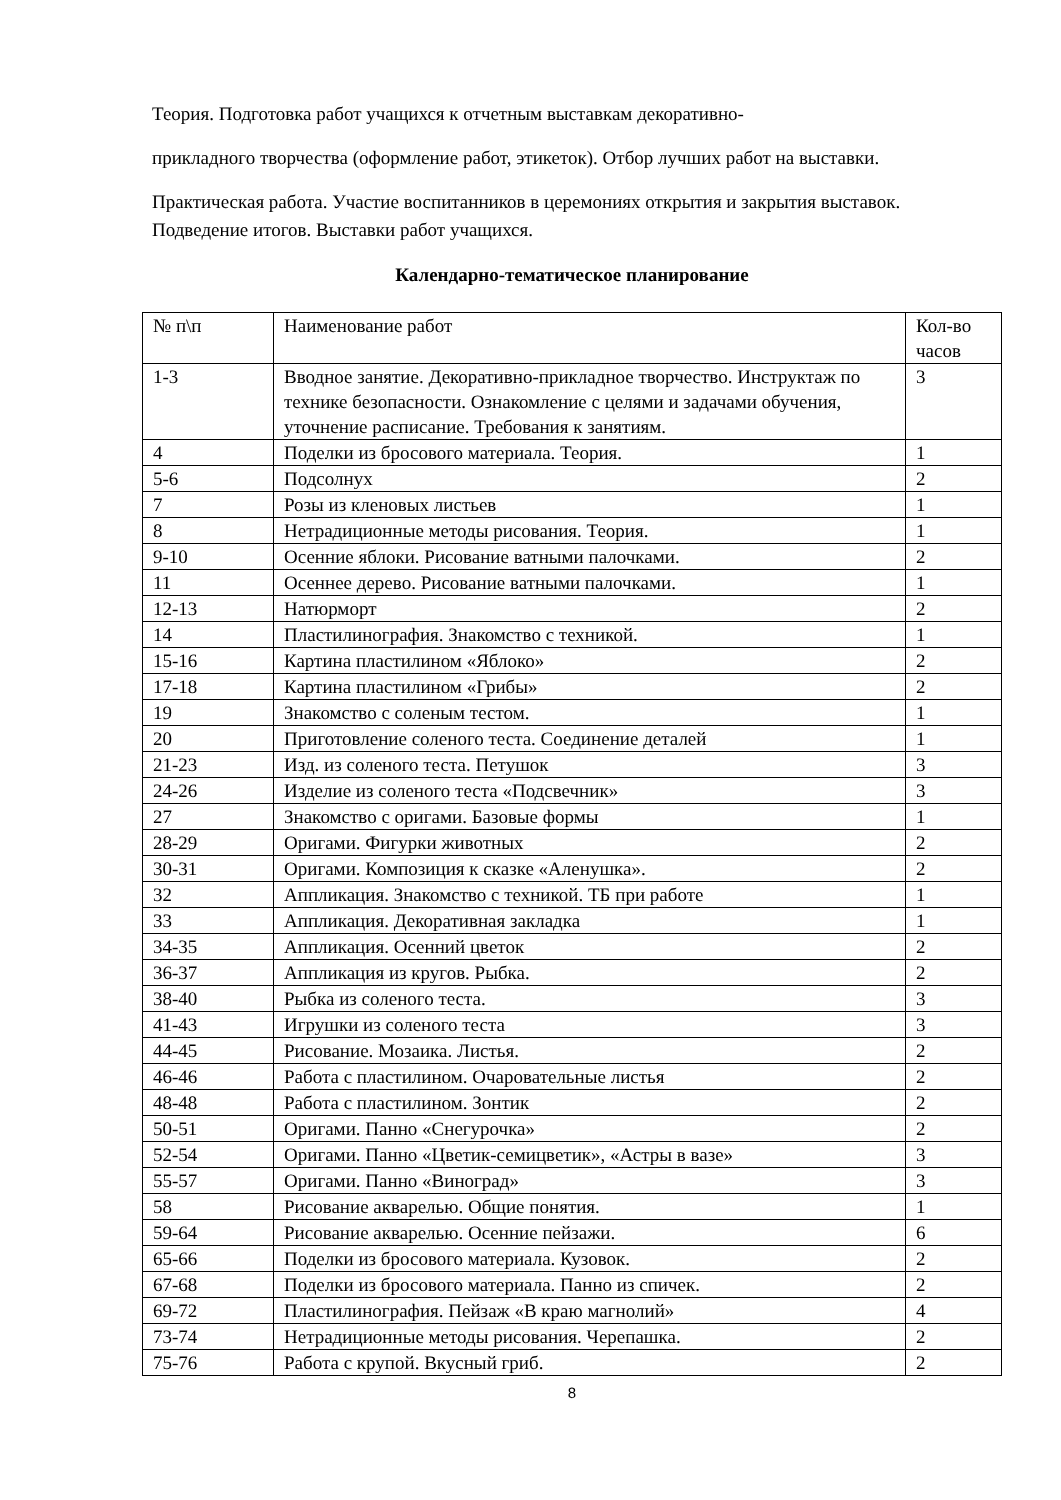Теория. Подготовка работ учащихся к отчетным выставкам декоративно-
прикладного творчества (оформление работ, этикеток). Отбор лучших работ на выставки.
Практическая работа. Участие воспитанников в церемониях открытия и закрытия выставок. Подведение итогов. Выставки работ учащихся.
Календарно-тематическое планирование
| № п\п | Наименование работ | Кол-во часов |
| 1-3 | Вводное занятие. Декоративно-прикладное творчество. Инструктаж по технике безопасности. Ознакомление с целями и задачами обучения, уточнение расписание. Требования к занятиям. | 3 |
| 4 | Поделки из бросового материала. Теория. | 1 |
| 5-6 | Подсолнух | 2 |
| 7 | Розы из кленовых листьев | 1 |
| 8 | Нетрадиционные методы рисования. Теория. | 1 |
| 9-10 | Осенние яблоки. Рисование ватными палочками. | 2 |
| 11 | Осеннее дерево. Рисование ватными палочками. | 1 |
| 12-13 | Натюрморт | 2 |
| 14 | Пластилинография. Знакомство с техникой. | 1 |
| 15-16 | Картина пластилином «Яблоко» | 2 |
| 17-18 | Картина пластилином «Грибы» | 2 |
| 19 | Знакомство с соленым тестом. | 1 |
| 20 | Приготовление соленого теста. Соединение деталей | 1 |
| 21-23 | Изд. из соленого теста. Петушок | 3 |
| 24-26 | Изделие из соленого теста «Подсвечник» | 3 |
| 27 | Знакомство с оригами. Базовые формы | 1 |
| 28-29 | Оригами. Фигурки животных | 2 |
| 30-31 | Оригами. Композиция к сказке «Аленушка». | 2 |
| 32 | Аппликация. Знакомство с техникой. ТБ при работе | 1 |
| 33 | Аппликация. Декоративная закладка | 1 |
| 34-35 | Аппликация. Осенний цветок | 2 |
| 36-37 | Аппликация из кругов. Рыбка. | 2 |
| 38-40 | Рыбка из соленого теста. | 3 |
| 41-43 | Игрушки из соленого теста | 3 |
| 44-45 | Рисование. Мозаика. Листья. | 2 |
| 46-46 | Работа с пластилином. Очаровательные листья | 2 |
| 48-48 | Работа с пластилином. Зонтик | 2 |
| 50-51 | Оригами. Панно «Снегурочка» | 2 |
| 52-54 | Оригами. Панно «Цветик-семицветик», «Астры в вазе» | 3 |
| 55-57 | Оригами. Панно «Виноград» | 3 |
| 58 | Рисование акварелью. Общие понятия. | 1 |
| 59-64 | Рисование акварелью. Осенние пейзажи. | 6 |
| 65-66 | Поделки из бросового материала. Кузовок. | 2 |
| 67-68 | Поделки из бросового материала. Панно из спичек. | 2 |
| 69-72 | Пластилинография. Пейзаж «В краю магнолий» | 4 |
| 73-74 | Нетрадиционные методы рисования. Черепашка. | 2 |
| 75-76 | Работа с крупой. Вкусный гриб. | 2 |
8